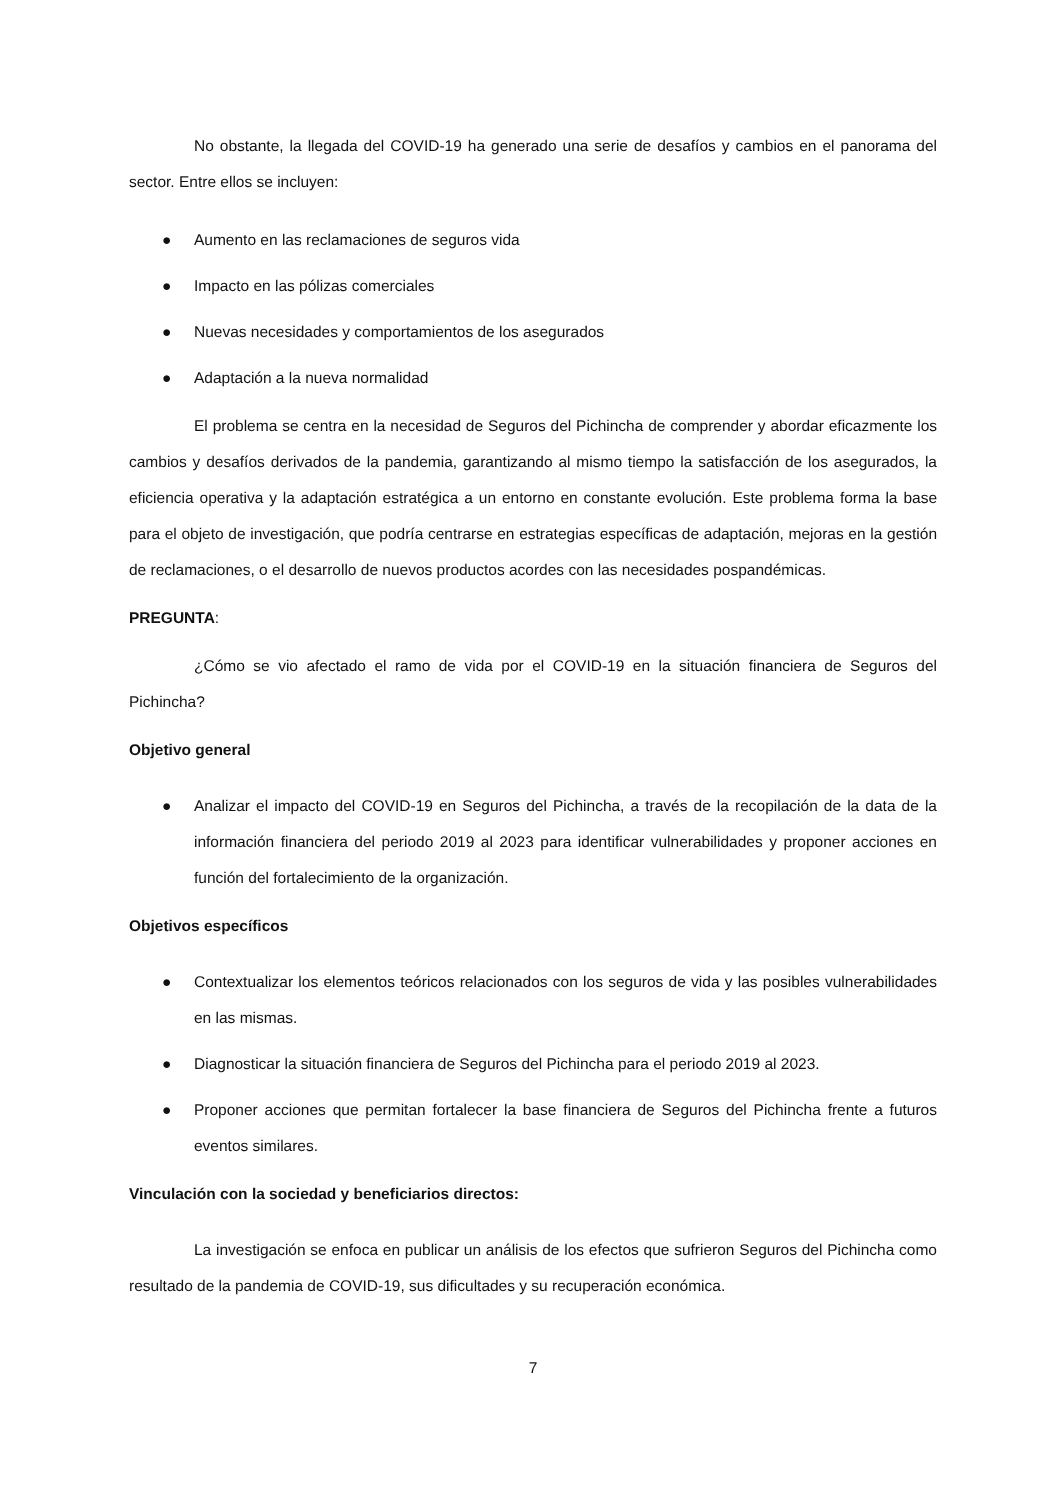No obstante, la llegada del COVID-19 ha generado una serie de desafíos y cambios en el panorama del sector. Entre ellos se incluyen:
● Aumento en las reclamaciones de seguros vida
● Impacto en las pólizas comerciales
● Nuevas necesidades y comportamientos de los asegurados
● Adaptación a la nueva normalidad
El problema se centra en la necesidad de Seguros del Pichincha de comprender y abordar eficazmente los cambios y desafíos derivados de la pandemia, garantizando al mismo tiempo la satisfacción de los asegurados, la eficiencia operativa y la adaptación estratégica a un entorno en constante evolución. Este problema forma la base para el objeto de investigación, que podría centrarse en estrategias específicas de adaptación, mejoras en la gestión de reclamaciones, o el desarrollo de nuevos productos acordes con las necesidades pospandémicas.
PREGUNTA:
¿Cómo se vio afectado el ramo de vida por el COVID-19 en la situación financiera de Seguros del Pichincha?
Objetivo general
● Analizar el impacto del COVID-19 en Seguros del Pichincha, a través de la recopilación de la data de la información financiera del periodo 2019 al 2023 para identificar vulnerabilidades y proponer acciones en función del fortalecimiento de la organización.
Objetivos específicos
● Contextualizar los elementos teóricos relacionados con los seguros de vida y las posibles vulnerabilidades en las mismas.
● Diagnosticar la situación financiera de Seguros del Pichincha para el periodo 2019 al 2023.
● Proponer acciones que permitan fortalecer la base financiera de Seguros del Pichincha frente a futuros eventos similares.
Vinculación con la sociedad y beneficiarios directos:
La investigación se enfoca en publicar un análisis de los efectos que sufrieron Seguros del Pichincha como resultado de la pandemia de COVID-19, sus dificultades y su recuperación económica.
7